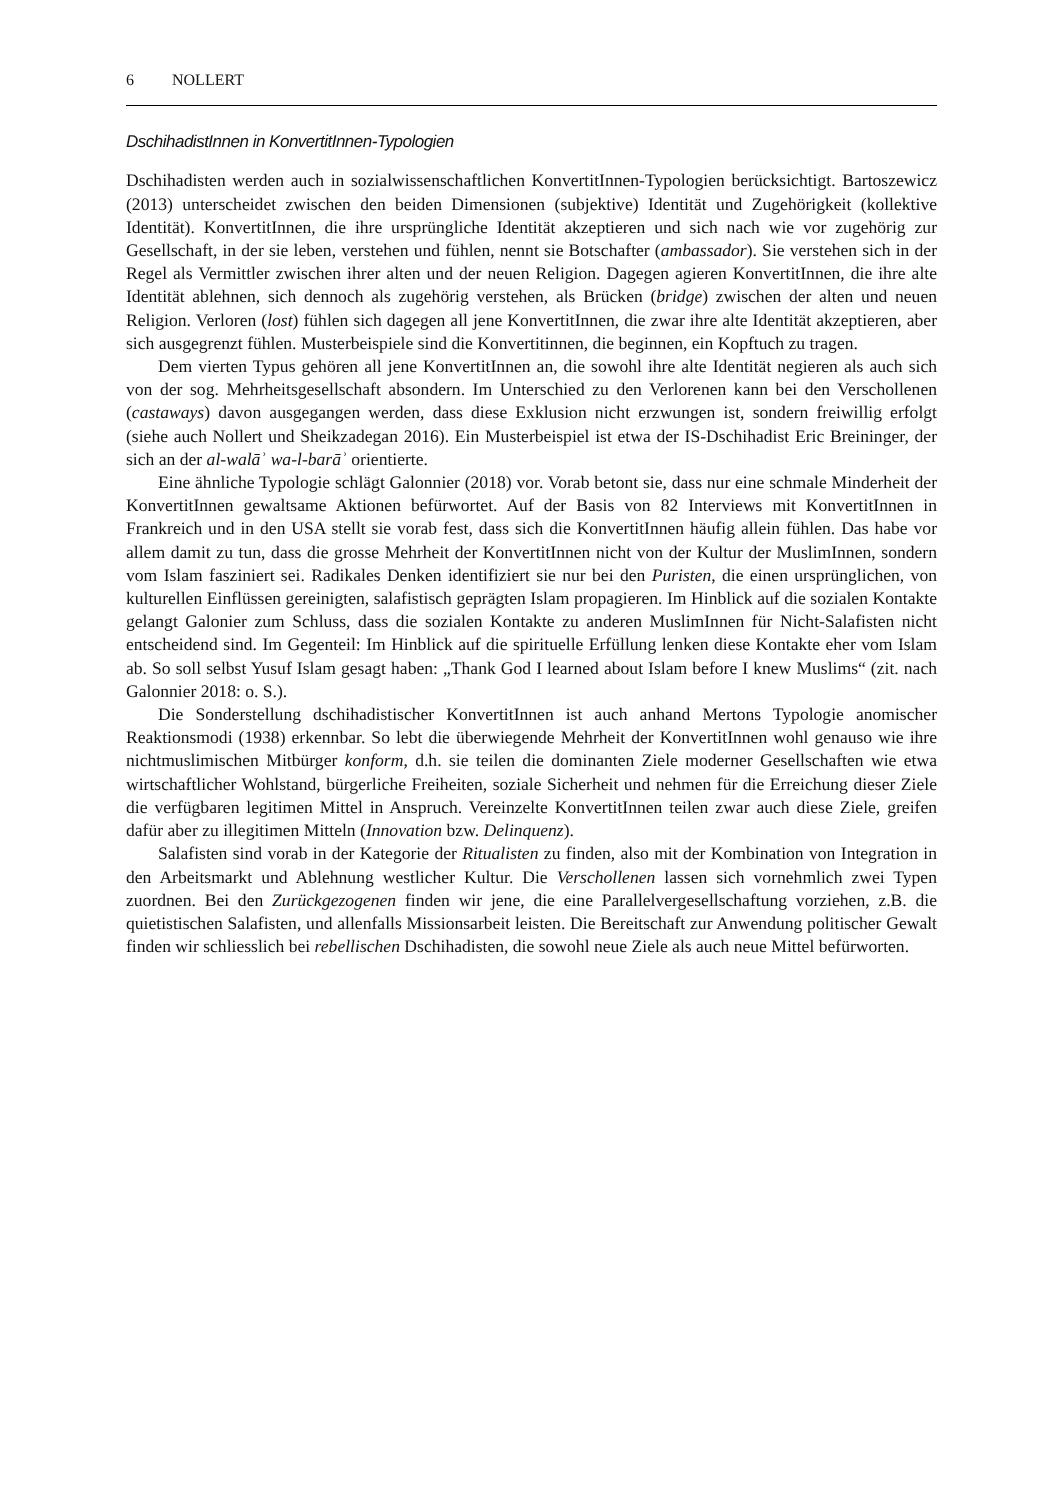6 NOLLERT
DschihadistInnen in KonvertitInnen-Typologien
Dschihadisten werden auch in sozialwissenschaftlichen KonvertitInnen-Typologien berücksichtigt. Bartoszewicz (2013) unterscheidet zwischen den beiden Dimensionen (subjektive) Identität und Zugehörigkeit (kollektive Identität). KonvertitInnen, die ihre ursprüngliche Identität akzeptieren und sich nach wie vor zugehörig zur Gesellschaft, in der sie leben, verstehen und fühlen, nennt sie Botschafter (ambassador). Sie verstehen sich in der Regel als Vermittler zwischen ihrer alten und der neuen Religion. Dagegen agieren KonvertitInnen, die ihre alte Identität ablehnen, sich dennoch als zugehörig verstehen, als Brücken (bridge) zwischen der alten und neuen Religion. Verloren (lost) fühlen sich dagegen all jene KonvertitInnen, die zwar ihre alte Identität akzeptieren, aber sich ausgegrenzt fühlen. Musterbeispiele sind die Konvertitinnen, die beginnen, ein Kopftuch zu tragen.
Dem vierten Typus gehören all jene KonvertitInnen an, die sowohl ihre alte Identität negieren als auch sich von der sog. Mehrheitsgesellschaft absondern. Im Unterschied zu den Verlorenen kann bei den Verschollenen (castaways) davon ausgegangen werden, dass diese Exklusion nicht erzwungen ist, sondern freiwillig erfolgt (siehe auch Nollert und Sheikzadegan 2016). Ein Musterbeispiel ist etwa der IS-Dschihadist Eric Breininger, der sich an der al-walāʾ wa-l-barāʾ orientierte.
Eine ähnliche Typologie schlägt Galonnier (2018) vor. Vorab betont sie, dass nur eine schmale Minderheit der KonvertitInnen gewaltsame Aktionen befürwortet. Auf der Basis von 82 Interviews mit KonvertitInnen in Frankreich und in den USA stellt sie vorab fest, dass sich die KonvertitInnen häufig allein fühlen. Das habe vor allem damit zu tun, dass die grosse Mehrheit der KonvertitInnen nicht von der Kultur der MuslimInnen, sondern vom Islam fasziniert sei. Radikales Denken identifiziert sie nur bei den Puristen, die einen ursprünglichen, von kulturellen Einflüssen gereinigten, salafistisch geprägten Islam propagieren. Im Hinblick auf die sozialen Kontakte gelangt Galonier zum Schluss, dass die sozialen Kontakte zu anderen MuslimInnen für Nicht-Salafisten nicht entscheidend sind. Im Gegenteil: Im Hinblick auf die spirituelle Erfüllung lenken diese Kontakte eher vom Islam ab. So soll selbst Yusuf Islam gesagt haben: „Thank God I learned about Islam before I knew Muslims“ (zit. nach Galonnier 2018: o. S.).
Die Sonderstellung dschihadistischer KonvertitInnen ist auch anhand Mertons Typologie anomischer Reaktionsmodi (1938) erkennbar. So lebt die überwiegende Mehrheit der KonvertitInnen wohl genauso wie ihre nichtmuslimischen Mitbürger konform, d.h. sie teilen die dominanten Ziele moderner Gesellschaften wie etwa wirtschaftlicher Wohlstand, bürgerliche Freiheiten, soziale Sicherheit und nehmen für die Erreichung dieser Ziele die verfügbaren legitimen Mittel in Anspruch. Vereinzelte KonvertitInnen teilen zwar auch diese Ziele, greifen dafür aber zu illegitimen Mitteln (Innovation bzw. Delinquenz).
Salafisten sind vorab in der Kategorie der Ritualisten zu finden, also mit der Kombination von Integration in den Arbeitsmarkt und Ablehnung westlicher Kultur. Die Verschollenen lassen sich vornehmlich zwei Typen zuordnen. Bei den Zurückgezogenen finden wir jene, die eine Parallelvergesellschaftung vorziehen, z.B. die quietistischen Salafisten, und allenfalls Missionsarbeit leisten. Die Bereitschaft zur Anwendung politischer Gewalt finden wir schliesslich bei rebellischen Dschihadisten, die sowohl neue Ziele als auch neue Mittel befürworten.